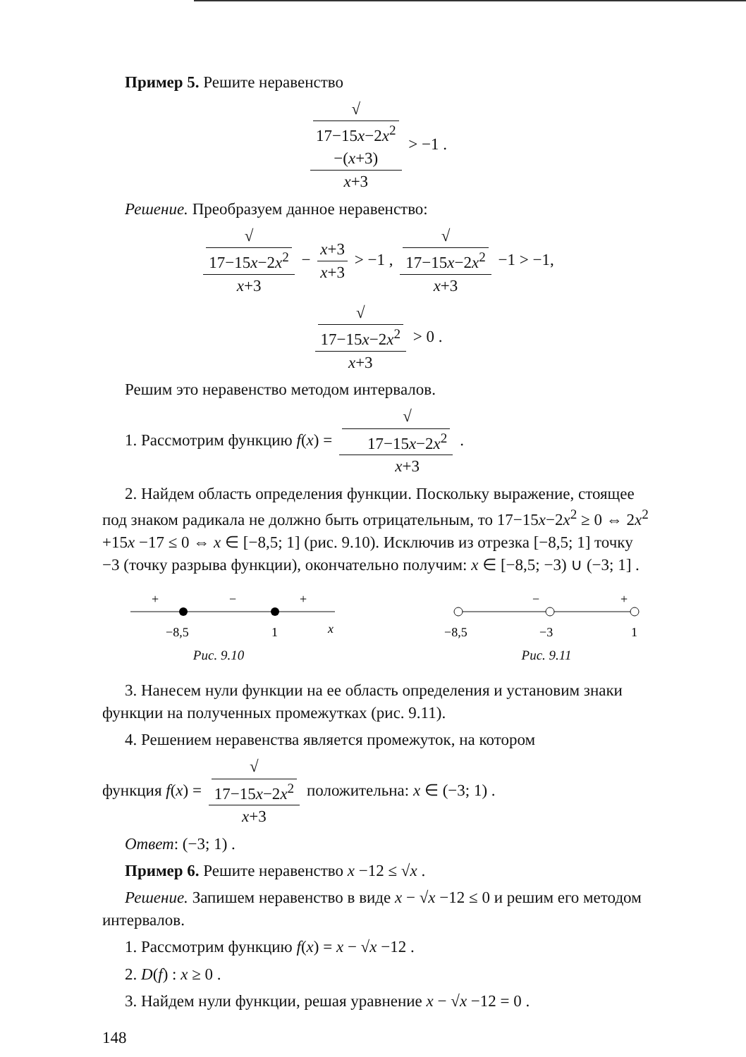Пример 5. Решите неравенство
√
17−15x−2x<sup>2</sup>
−(x+3) x+3 > −1 .
Решение. Преобразуем данное неравенство:
√
17−15x−2x<sup>2</sup> x+3 − x+3 x+3 > −1 , √
17−15x−2x<sup>2</sup> x+3 −1 > −1,
√
17−15x−2x<sup>2</sup> x+3 > 0 .
Решим это неравенство методом интервалов.
1. Рассмотрим функцию f(x) = √
17−15x−2x<sup>2</sup> x+3 .
2. Найдем область определения функции. Поскольку выражение, стоящее под знаком радикала не должно быть отрицательным, то 17−15x−2x<sup>2</sup> ≥ 0 ⇔ 2x<sup>2</sup> +15x −17 ≤ 0 ⇔ x ∈ [−8,5; 1] (рис. 9.10). Исключив из отрезка [−8,5; 1] точку −3 (точку разрыва функции), окончательно получим: x ∈ [−8,5; −3) ∪ (−3; 1] .
+
−
+
−8,5
1
x
Рис. 9.10
−
+
−8,5
−3
1
Рис. 9.11
3. Нанесем нули функции на ее область определения и установим знаки функции на полученных промежутках (рис. 9.11).
4. Решением неравенства является промежуток, на котором
функция f(x) = √
17−15x−2x<sup>2</sup> x+3 положительна: x ∈ (−3; 1) .
Ответ: (−3; 1) .
Пример 6. Решите неравенство x −12 ≤ √x .
Решение. Запишем неравенство в виде x − √x −12 ≤ 0 и решим его методом интервалов.
1. Рассмотрим функцию f(x) = x − √x −12 .
2. D(f) : x ≥ 0 .
3. Найдем нули функции, решая уравнение x − √x −12 = 0 .
148